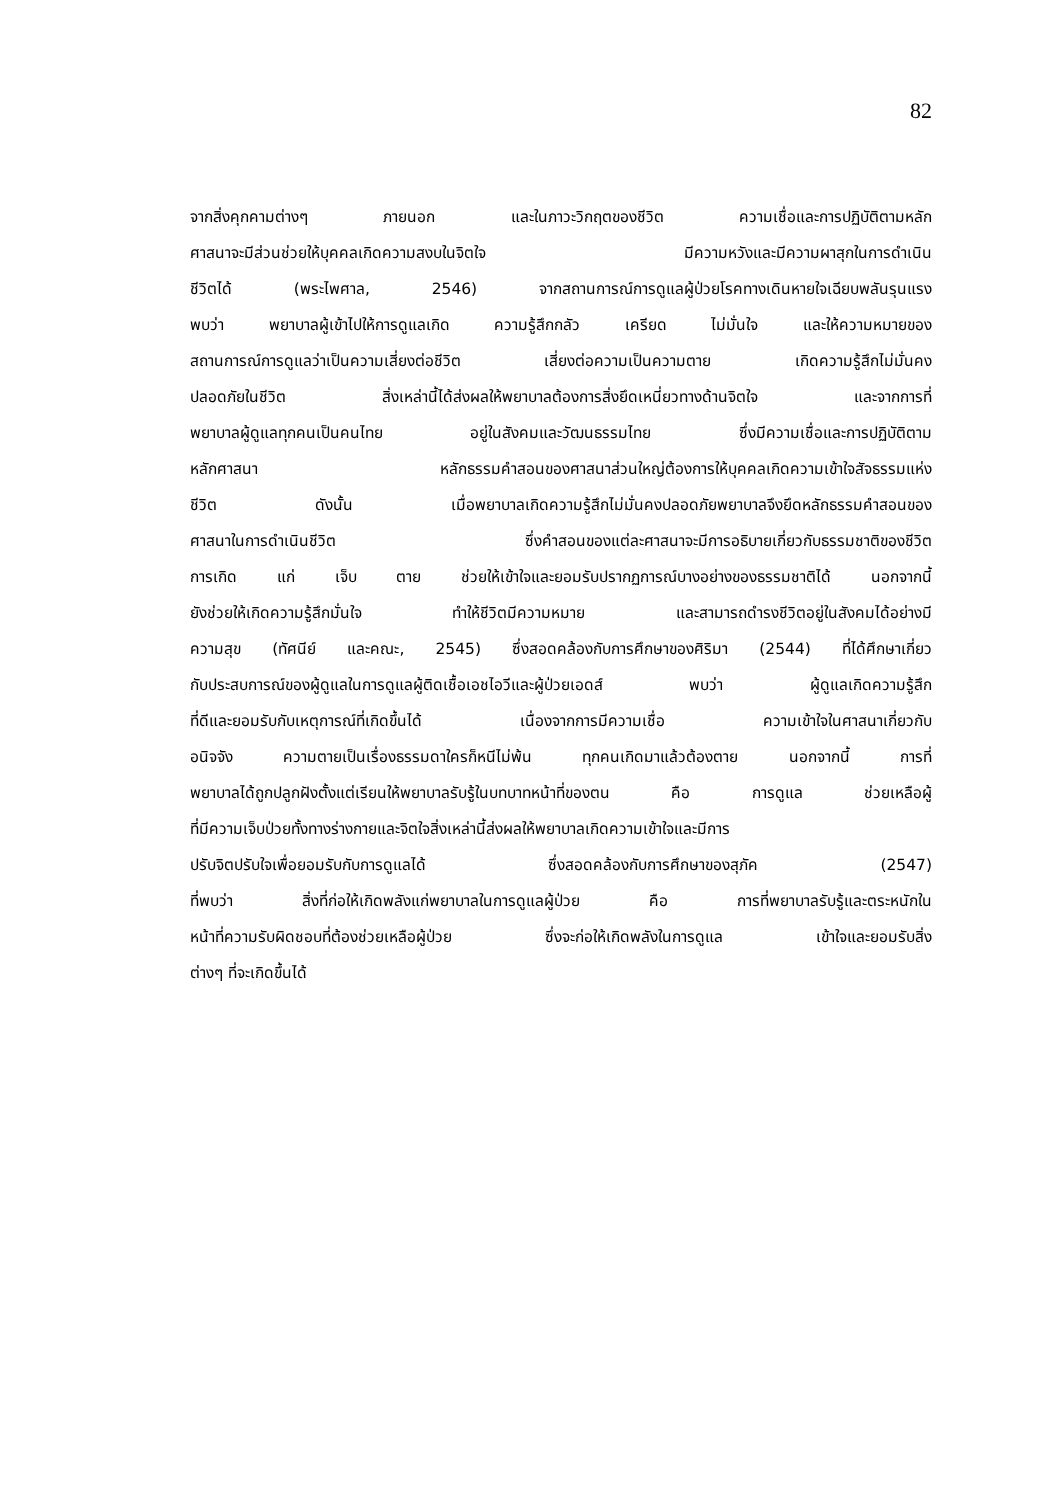82
จากสิ่งคุกคามต่างๆ ภายนอก และในภาวะวิกฤตของชีวิต ความเชื่อและการปฏิบัติตามหลัก
ศาสนาจะมีส่วนช่วยให้บุคคลเกิดความสงบในจิตใจ มีความหวังและมีความผาสุกในการดำเนิน
ชีวิตได้ (พระไพศาล, 2546) จากสถานการณ์การดูแลผู้ป่วยโรคทางเดินหายใจเฉียบพลันรุนแรง
พบว่า พยาบาลผู้เข้าไปให้การดูแลเกิด ความรู้สึกกลัว เครียด ไม่มั่นใจ และให้ความหมายของ
สถานการณ์การดูแลว่าเป็นความเสี่ยงต่อชีวิต เสี่ยงต่อความเป็นความตาย เกิดความรู้สึกไม่มั่นคง
ปลอดภัยในชีวิต สิ่งเหล่านี้ได้ส่งผลให้พยาบาลต้องการสิ่งยึดเหนี่ยวทางด้านจิตใจ และจากการที่
พยาบาลผู้ดูแลทุกคนเป็นคนไทย อยู่ในสังคมและวัฒนธรรมไทย ซึ่งมีความเชื่อและการปฏิบัติตาม
หลักศาสนา หลักธรรมคำสอนของศาสนาส่วนใหญ่ต้องการให้บุคคลเกิดความเข้าใจสัจธรรมแห่ง
ชีวิต ดังนั้น เมื่อพยาบาลเกิดความรู้สึกไม่มั่นคงปลอดภัยพยาบาลจึงยึดหลักธรรมคำสอนของ
ศาสนาในการดำเนินชีวิต ซึ่งคำสอนของแต่ละศาสนาจะมีการอธิบายเกี่ยวกับธรรมชาติของชีวิต
การเกิด แก่ เจ็บ ตาย ช่วยให้เข้าใจและยอมรับปรากฏการณ์บางอย่างของธรรมชาติได้ นอกจากนี้
ยังช่วยให้เกิดความรู้สึกมั่นใจ ทำให้ชีวิตมีความหมาย และสามารถดำรงชีวิตอยู่ในสังคมได้อย่างมี
ความสุข (ทัศนีย์ และคณะ, 2545) ซึ่งสอดคล้องกับการศึกษาของศิริมา (2544) ที่ได้ศึกษาเกี่ยว
กับประสบการณ์ของผู้ดูแลในการดูแลผู้ติดเชื้อเอชไอวีและผู้ป่วยเอดส์ พบว่า ผู้ดูแลเกิดความรู้สึก
ที่ดีและยอมรับกับเหตุการณ์ที่เกิดขึ้นได้ เนื่องจากการมีความเชื่อ ความเข้าใจในศาสนาเกี่ยวกับ
อนิจจัง ความตายเป็นเรื่องธรรมดาใครก็หนีไม่พ้น ทุกคนเกิดมาแล้วต้องตาย นอกจากนี้ การที่
พยาบาลได้ถูกปลูกฝังตั้งแต่เรียนให้พยาบาลรับรู้ในบทบาทหน้าที่ของตน คือ การดูแล ช่วยเหลือผู้
ที่มีความเจ็บป่วยทั้งทางร่างกายและจิตใจสิ่งเหล่านี้ส่งผลให้พยาบาลเกิดความเข้าใจและมีการ
ปรับจิตปรับใจเพื่อยอมรับกับการดูแลได้ ซึ่งสอดคล้องกับการศึกษาของสุภัค (2547)
ที่พบว่า สิ่งที่ก่อให้เกิดพลังแก่พยาบาลในการดูแลผู้ป่วย คือ การที่พยาบาลรับรู้และตระหนักใน
หน้าที่ความรับผิดชอบที่ต้องช่วยเหลือผู้ป่วย ซึ่งจะก่อให้เกิดพลังในการดูแล เข้าใจและยอมรับสิ่ง
ต่างๆ ที่จะเกิดขึ้นได้